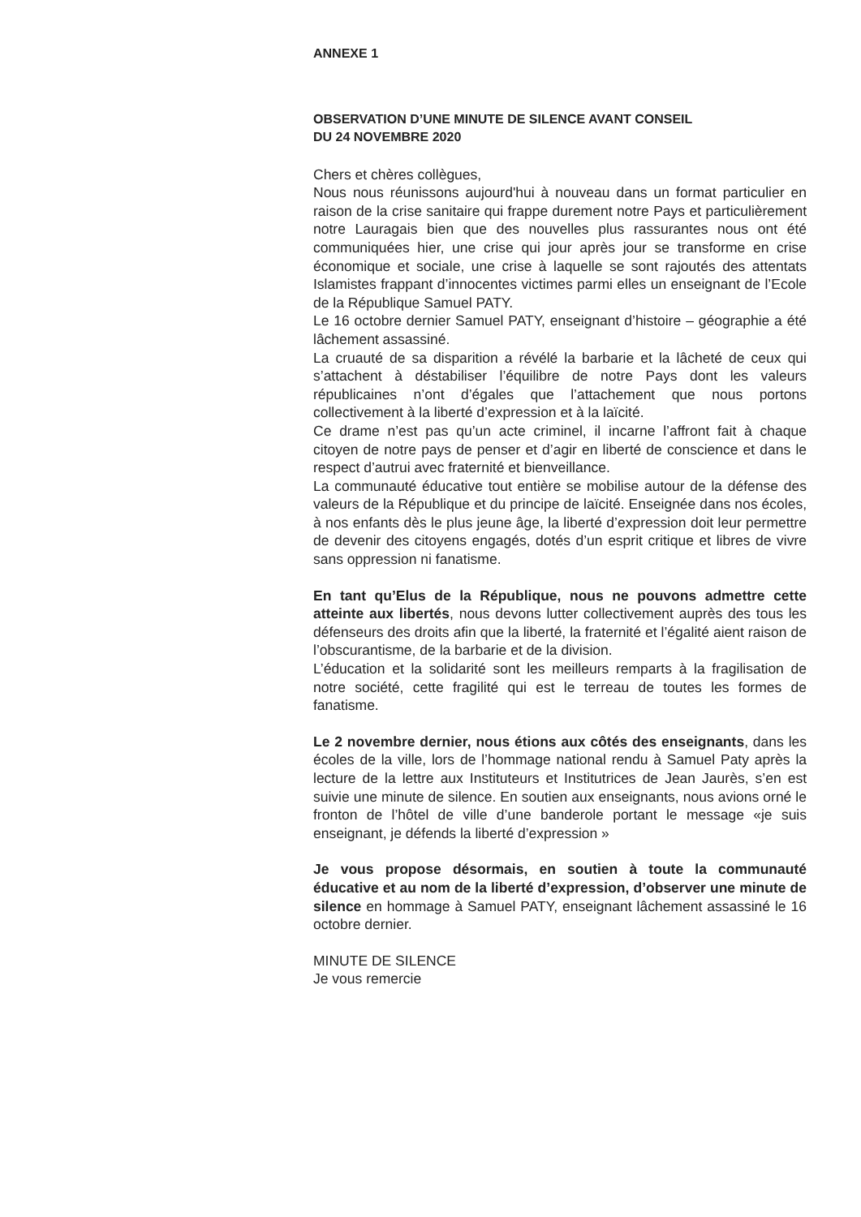ANNEXE 1
OBSERVATION D’UNE MINUTE DE SILENCE AVANT CONSEIL
DU 24 NOVEMBRE 2020
Chers et chères collègues,
Nous nous réunissons aujourd'hui à nouveau dans un format particulier en raison de la crise sanitaire qui frappe durement notre Pays et particulièrement notre Lauragais bien que des nouvelles plus rassurantes nous ont été communiquées hier, une crise qui jour après jour se transforme en crise économique et sociale, une crise à laquelle se sont rajoutés des attentats Islamistes frappant d’innocentes victimes parmi elles un enseignant de l’Ecole de la République Samuel PATY.
Le 16 octobre dernier Samuel PATY, enseignant d’histoire – géographie a été lâchement assassiné.
La cruauté de sa disparition a révélé la barbarie et la lâcheté de ceux qui s’attachent à déstabiliser l’équilibre de notre Pays dont les valeurs républicaines n’ont d’égales que l’attachement que nous portons collectivement à la liberté d’expression et à la laïcité.
Ce drame n’est pas qu’un acte criminel, il incarne l’affront fait à chaque citoyen de notre pays de penser et d’agir en liberté de conscience et dans le respect d’autrui avec fraternité et bienveillance.
La communauté éducative tout entière se mobilise autour de la défense des valeurs de la République et du principe de laïcité. Enseignée dans nos écoles, à nos enfants dès le plus jeune âge, la liberté d’expression doit leur permettre de devenir des citoyens engagés, dotés d’un esprit critique et libres de vivre sans oppression ni fanatisme.
En tant qu’Elus de la République, nous ne pouvons admettre cette atteinte aux libertés, nous devons lutter collectivement auprès des tous les défenseurs des droits afin que la liberté, la fraternité et l’égalité aient raison de l’obscurantisme, de la barbarie et de la division.
L’éducation et la solidarité sont les meilleurs remparts à la fragilisation de notre société, cette fragilité qui est le terreau de toutes les formes de fanatisme.
Le 2 novembre dernier, nous étions aux côtés des enseignants, dans les écoles de la ville, lors de l’hommage national rendu à Samuel Paty après la lecture de la lettre aux Instituteurs et Institutrices de Jean Jaurès, s’en est suivie une minute de silence. En soutien aux enseignants, nous avions orné le fronton de l’hôtel de ville d’une banderole portant le message «je suis enseignant, je défends la liberté d’expression »
Je vous propose désormais, en soutien à toute la communauté éducative et au nom de la liberté d’expression, d’observer une minute de silence en hommage à Samuel PATY, enseignant lâchement assassiné le 16 octobre dernier.
MINUTE DE SILENCE
Je vous remercie